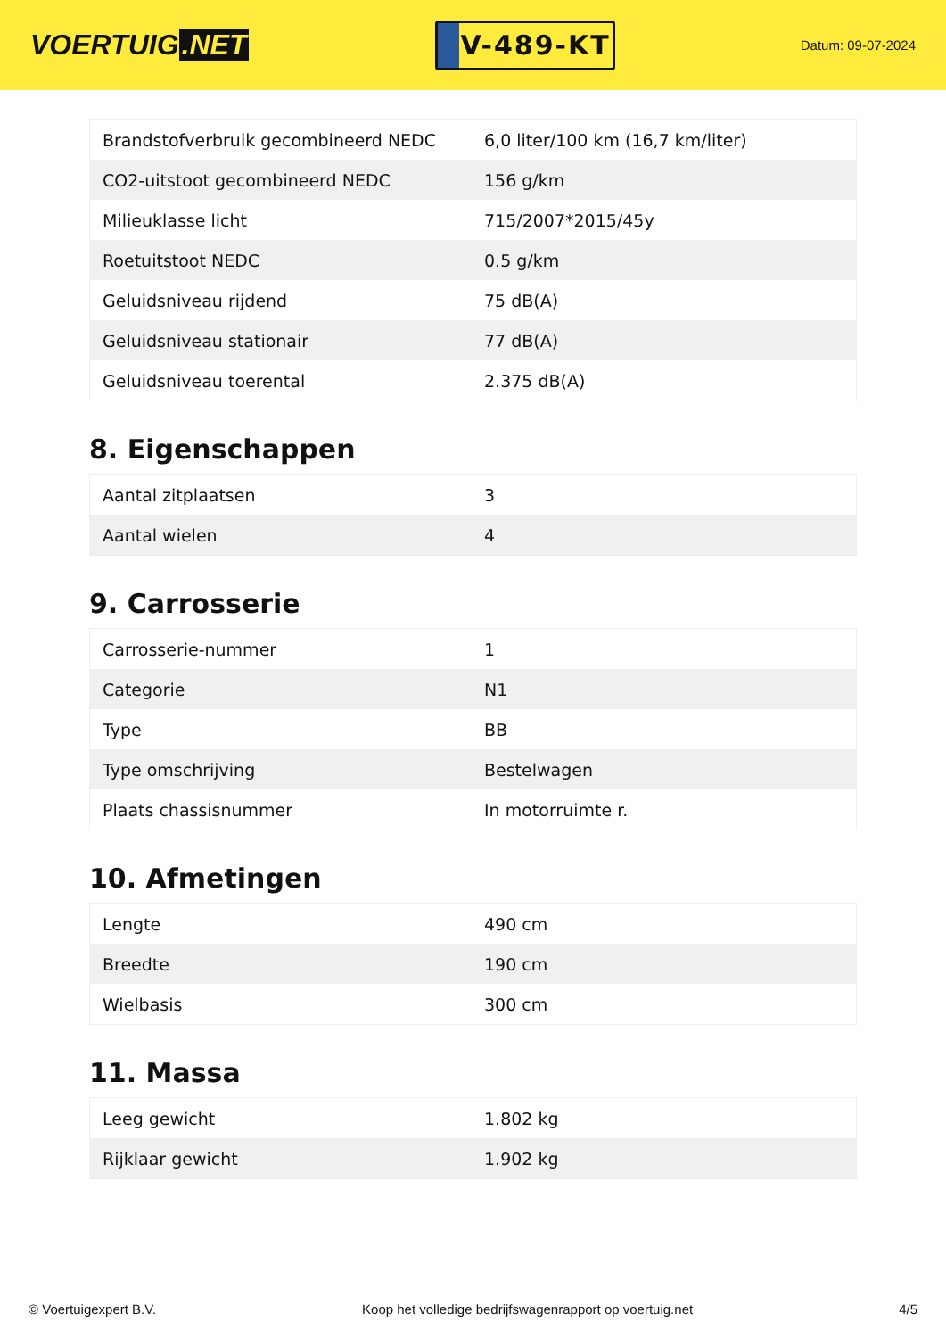VOERTUIG.NET
V-489-KT
Datum: 09-07-2024
| Brandstofverbruik gecombineerd NEDC | 6,0 liter/100 km (16,7 km/liter) |
| CO2-uitstoot gecombineerd NEDC | 156 g/km |
| Milieuklasse licht | 715/2007*2015/45y |
| Roetuitstoot NEDC | 0.5 g/km |
| Geluidsniveau rijdend | 75 dB(A) |
| Geluidsniveau stationair | 77 dB(A) |
| Geluidsniveau toerental | 2.375 dB(A) |
8. Eigenschappen
| Aantal zitplaatsen | 3 |
| Aantal wielen | 4 |
9. Carrosserie
| Carrosserie-nummer | 1 |
| Categorie | N1 |
| Type | BB |
| Type omschrijving | Bestelwagen |
| Plaats chassisnummer | In motorruimte r. |
10. Afmetingen
| Lengte | 490 cm |
| Breedte | 190 cm |
| Wielbasis | 300 cm |
11. Massa
| Leeg gewicht | 1.802 kg |
| Rijklaar gewicht | 1.902 kg |
© Voertuigexpert B.V. Koop het volledige bedrijfswagenrapport op voertuig.net 4/5